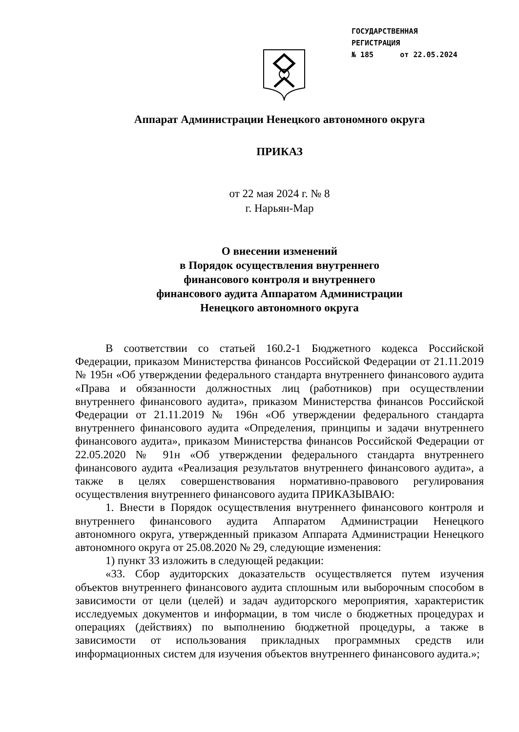ГОСУДАРСТВЕННАЯ
РЕГИСТРАЦИЯ
№ 185 от 22.05.2024
Аппарат Администрации Ненецкого автономного округа
ПРИКАЗ
от 22 мая 2024 г. № 8
г. Нарьян-Мар
О внесении изменений
в Порядок осуществления внутреннего
финансового контроля и внутреннего
финансового аудита Аппаратом Администрации
Ненецкого автономного округа
В соответствии со статьей 160.2-1 Бюджетного кодекса Российской Федерации, приказом Министерства финансов Российской Федерации от 21.11.2019 № 195н «Об утверждении федерального стандарта внутреннего финансового аудита «Права и обязанности должностных лиц (работников) при осуществлении внутреннего финансового аудита», приказом Министерства финансов Российской Федерации от 21.11.2019 № 196н «Об утверждении федерального стандарта внутреннего финансового аудита «Определения, принципы и задачи внутреннего финансового аудита», приказом Министерства финансов Российской Федерации от 22.05.2020 № 91н «Об утверждении федерального стандарта внутреннего финансового аудита «Реализация результатов внутреннего финансового аудита», а также в целях совершенствования нормативно-правового регулирования осуществления внутреннего финансового аудита ПРИКАЗЫВАЮ:
1. Внести в Порядок осуществления внутреннего финансового контроля и внутреннего финансового аудита Аппаратом Администрации Ненецкого автономного округа, утвержденный приказом Аппарата Администрации Ненецкого автономного округа от 25.08.2020 № 29, следующие изменения:
1) пункт 33 изложить в следующей редакции:
«33. Сбор аудиторских доказательств осуществляется путем изучения объектов внутреннего финансового аудита сплошным или выборочным способом в зависимости от цели (целей) и задач аудиторского мероприятия, характеристик исследуемых документов и информации, в том числе о бюджетных процедурах и операциях (действиях) по выполнению бюджетной процедуры, а также в зависимости от использования прикладных программных средств или информационных систем для изучения объектов внутреннего финансового аудита.»;